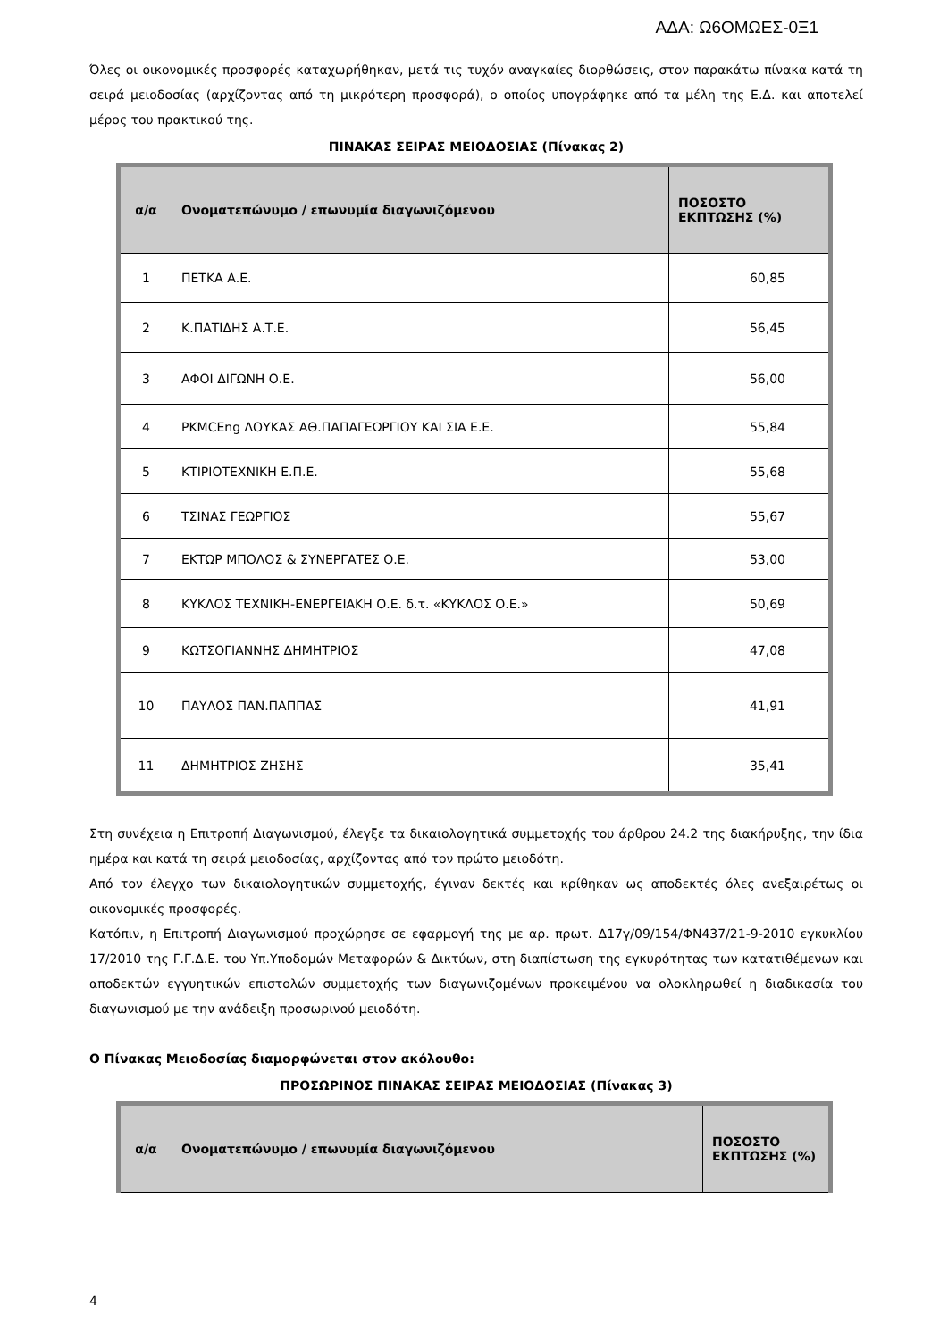ΑΔΑ: Ω6ΟΜΩΕΣ-0Ξ1
Όλες οι οικονομικές προσφορές καταχωρήθηκαν, μετά τις τυχόν αναγκαίες διορθώσεις, στον παρακάτω πίνακα κατά τη σειρά μειοδοσίας (αρχίζοντας από τη μικρότερη προσφορά), ο οποίος υπογράφηκε από τα μέλη της Ε.Δ. και αποτελεί μέρος του πρακτικού της.
ΠΙΝΑΚΑΣ ΣΕΙΡΑΣ ΜΕΙΟΔΟΣΙΑΣ (Πίνακας 2)
| α/α | Ονοματεπώνυμο / επωνυμία διαγωνιζόμενου | ΠΟΣΟΣΤΟ ΕΚΠΤΩΣΗΣ (%) |
| --- | --- | --- |
| 1 | ΠΕΤΚΑ Α.Ε. | 60,85 |
| 2 | Κ.ΠΑΤΙΔΗΣ Α.Τ.Ε. | 56,45 |
| 3 | ΑΦΟΙ ΔΙΓΩΝΗ Ο.Ε. | 56,00 |
| 4 | PKMCEng ΛΟΥΚΑΣ ΑΘ.ΠΑΠΑΓΕΩΡΓΙΟΥ ΚΑΙ ΣΙΑ Ε.Ε. | 55,84 |
| 5 | ΚΤΙΡΙΟΤΕΧΝΙΚΗ Ε.Π.Ε. | 55,68 |
| 6 | ΤΣΙΝΑΣ ΓΕΩΡΓΙΟΣ | 55,67 |
| 7 | ΕΚΤΩΡ ΜΠΟΛΟΣ & ΣΥΝΕΡΓΑΤΕΣ Ο.Ε. | 53,00 |
| 8 | ΚΥΚΛΟΣ ΤΕΧΝΙΚΗ-ΕΝΕΡΓΕΙΑΚΗ Ο.Ε. δ.τ. «ΚΥΚΛΟΣ Ο.Ε.» | 50,69 |
| 9 | ΚΩΤΣΟΓΙΑΝΝΗΣ ΔΗΜΗΤΡΙΟΣ | 47,08 |
| 10 | ΠΑΥΛΟΣ ΠΑΝ.ΠΑΠΠΑΣ | 41,91 |
| 11 | ΔΗΜΗΤΡΙΟΣ ΖΗΣΗΣ | 35,41 |
Στη συνέχεια η Επιτροπή Διαγωνισμού, έλεγξε τα δικαιολογητικά συμμετοχής του άρθρου 24.2 της διακήρυξης, την ίδια ημέρα και κατά τη σειρά μειοδοσίας, αρχίζοντας από τον πρώτο μειοδότη.
Από τον έλεγχο των δικαιολογητικών συμμετοχής, έγιναν δεκτές και κρίθηκαν ως αποδεκτές όλες ανεξαιρέτως οι οικονομικές προσφορές.
Κατόπιν, η Επιτροπή Διαγωνισμού προχώρησε σε εφαρμογή της με αρ. πρωτ. Δ17γ/09/154/ΦΝ437/21-9-2010 εγκυκλίου 17/2010 της Γ.Γ.Δ.Ε. του Υπ.Υποδομών Μεταφορών & Δικτύων, στη διαπίστωση της εγκυρότητας των κατατιθέμενων και αποδεκτών εγγυητικών επιστολών συμμετοχής των διαγωνιζομένων προκειμένου να ολοκληρωθεί η διαδικασία του διαγωνισμού με την ανάδειξη προσωρινού μειοδότη.
Ο Πίνακας Μειοδοσίας διαμορφώνεται στον ακόλουθο:
ΠΡΟΣΩΡΙΝΟΣ ΠΙΝΑΚΑΣ ΣΕΙΡΑΣ ΜΕΙΟΔΟΣΙΑΣ (Πίνακας 3)
| α/α | Ονοματεπώνυμο / επωνυμία διαγωνιζόμενου | ΠΟΣΟΣΤΟ ΕΚΠΤΩΣΗΣ (%) |
| --- | --- | --- |
4